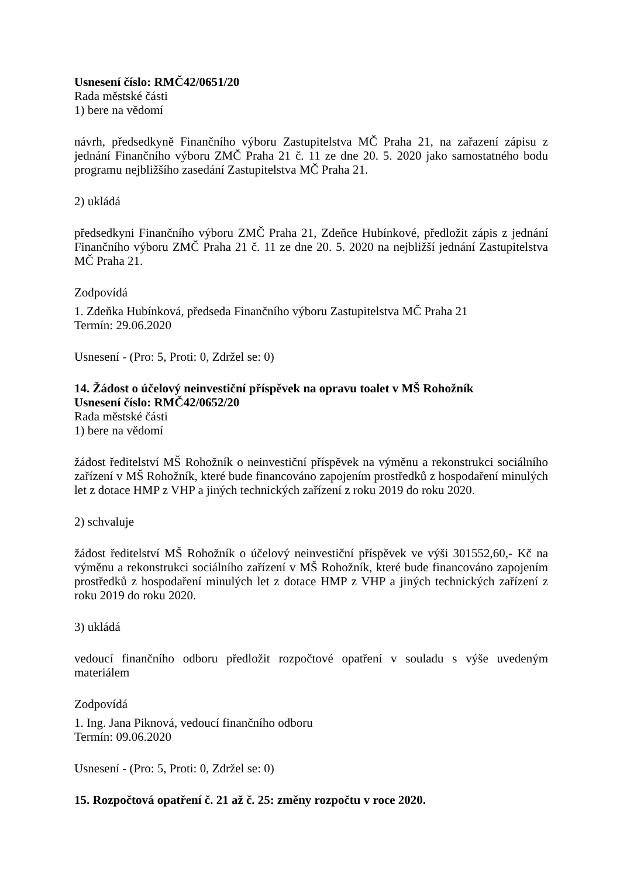Usnesení číslo: RMČ42/0651/20
Rada městské části
1) bere na vědomí
návrh, předsedkyně Finančního výboru Zastupitelstva MČ Praha 21, na zařazení zápisu z jednání Finančního výboru ZMČ Praha 21 č. 11 ze dne 20. 5. 2020 jako samostatného bodu programu nejbližšího zasedání Zastupitelstva MČ Praha 21.
2) ukládá
předsedkyni Finančního výboru ZMČ Praha 21, Zdeňce Hubínkové, předložit zápis z jednání Finančního výboru ZMČ Praha 21 č. 11 ze dne 20. 5. 2020 na nejbližší jednání Zastupitelstva MČ Praha 21.
Zodpovídá
1. Zdeňka Hubínková, předseda Finančního výboru Zastupitelstva MČ Praha 21
Termín: 29.06.2020
Usnesení - (Pro: 5, Proti: 0, Zdržel se: 0)
14. Žádost o účelový neinvestiční příspěvek na opravu toalet v MŠ Rohožník
Usnesení číslo: RMČ42/0652/20
Rada městské části
1) bere na vědomí
žádost ředitelství MŠ Rohožník o neinvestiční příspěvek na výměnu a rekonstrukci sociálního zařízení v MŠ Rohožník, které bude financováno zapojením prostředků z hospodaření minulých let z dotace HMP z VHP a jiných technických zařízení z roku 2019 do roku 2020.
2) schvaluje
žádost ředitelství MŠ Rohožník o účelový neinvestiční příspěvek ve výši 301552,60,- Kč na výměnu a rekonstrukci sociálního zařízení v MŠ Rohožník, které bude financováno zapojením prostředků z hospodaření minulých let z dotace HMP z VHP a jiných technických zařízení z roku 2019 do roku 2020.
3) ukládá
vedoucí finančního odboru předložit rozpočtové opatření v souladu s výše uvedeným materiálem
Zodpovídá
1. Ing. Jana Piknová, vedoucí finančního odboru
Termín: 09.06.2020
Usnesení - (Pro: 5, Proti: 0, Zdržel se: 0)
15. Rozpočtová opatření č. 21 až č. 25: změny rozpočtu v roce 2020.